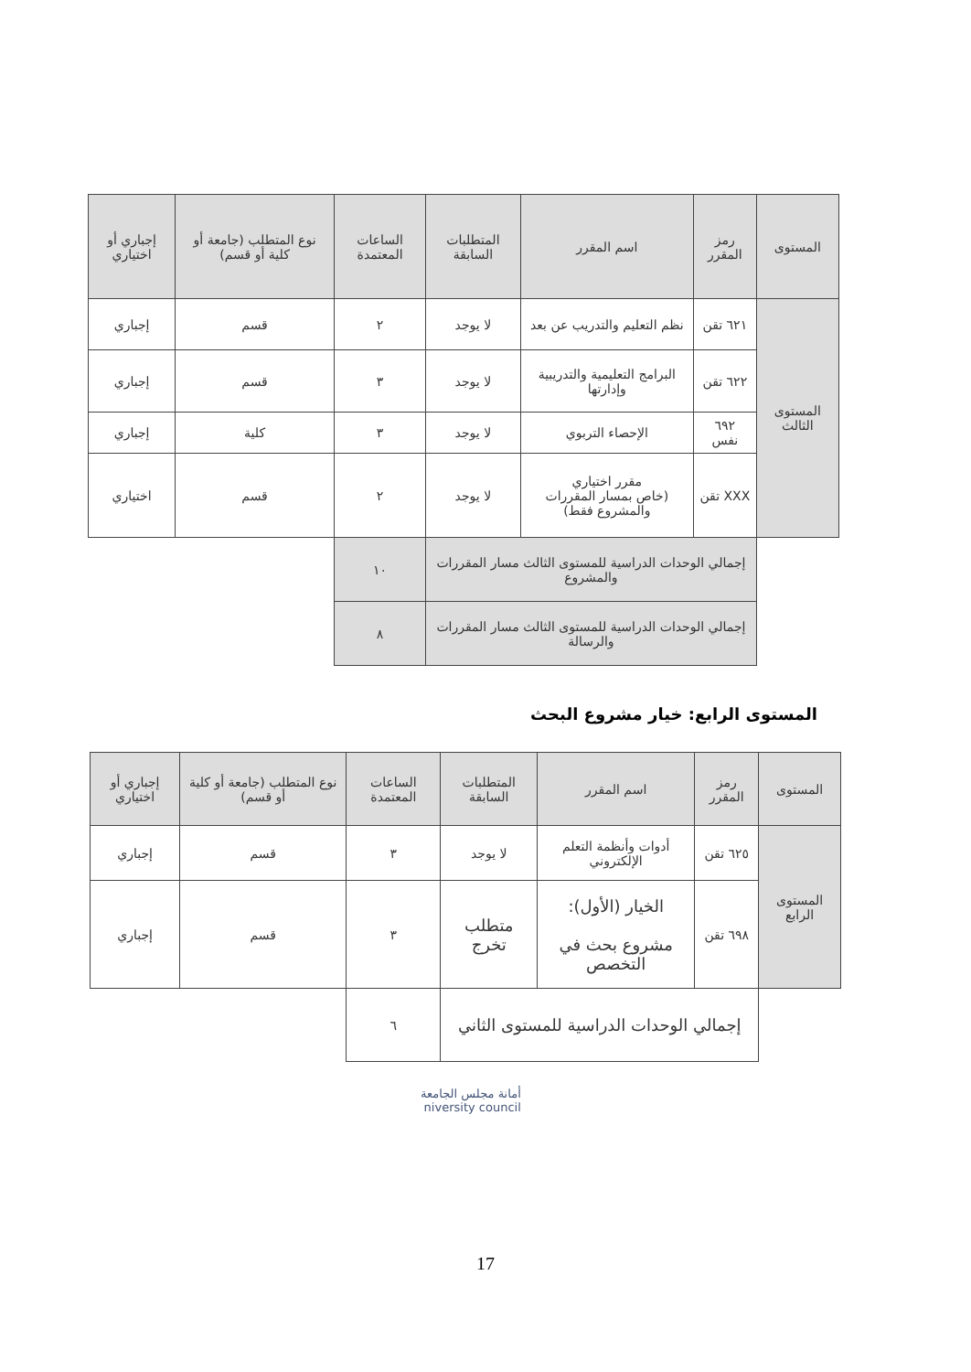| المستوى | رمز المقرر | اسم المقرر | المتطلبات السابقة | الساعات المعتمدة | نوع المتطلب (جامعة أو كلية أو قسم) | إجباري أو اختياري |
| --- | --- | --- | --- | --- | --- | --- |
| المستوى الثالث | ٦٢١ تقن | نظم التعليم والتدريب عن بعد | لا يوجد | ٢ | قسم | إجباري |
| | ٦٢٢ تقن | البرامج التعليمية والتدريبية وإدارتها | لا يوجد | ٣ | قسم | إجباري |
| | ٦٩٢ نفس | الإحصاء التربوي | لا يوجد | ٣ | كلية | إجباري |
| | XXX تقن | مقرر اختياري (خاص بمسار المقررات والمشروع فقط) | لا يوجد | ٢ | قسم | اختياري |
| | إجمالي الوحدات الدراسية للمستوى الثالث مسار المقررات والمشروع | | | ١٠ | | |
| | إجمالي الوحدات الدراسية للمستوى الثالث مسار المقررات والرسالة | | | ٨ | | |
المستوى الرابع: خيار مشروع البحث
| المستوى | رمز المقرر | اسم المقرر | المتطلبات السابقة | الساعات المعتمدة | نوع المتطلب (جامعة أو كلية أو قسم) | إجباري أو اختياري |
| --- | --- | --- | --- | --- | --- | --- |
| المستوى الرابع | ٦٢٥ تقن | أدوات وأنظمة التعلم الإلكتروني | لا يوجد | ٣ | قسم | إجباري |
| | ٦٩٨ تقن | الخيار (الأول): مشروع بحث في التخصص | متطلب تخرج | ٣ | قسم | إجباري |
| | إجمالي الوحدات الدراسية للمستوى الثاني | | | ٦ | | |
أمانة مجلس الجامعة
niversity council
17